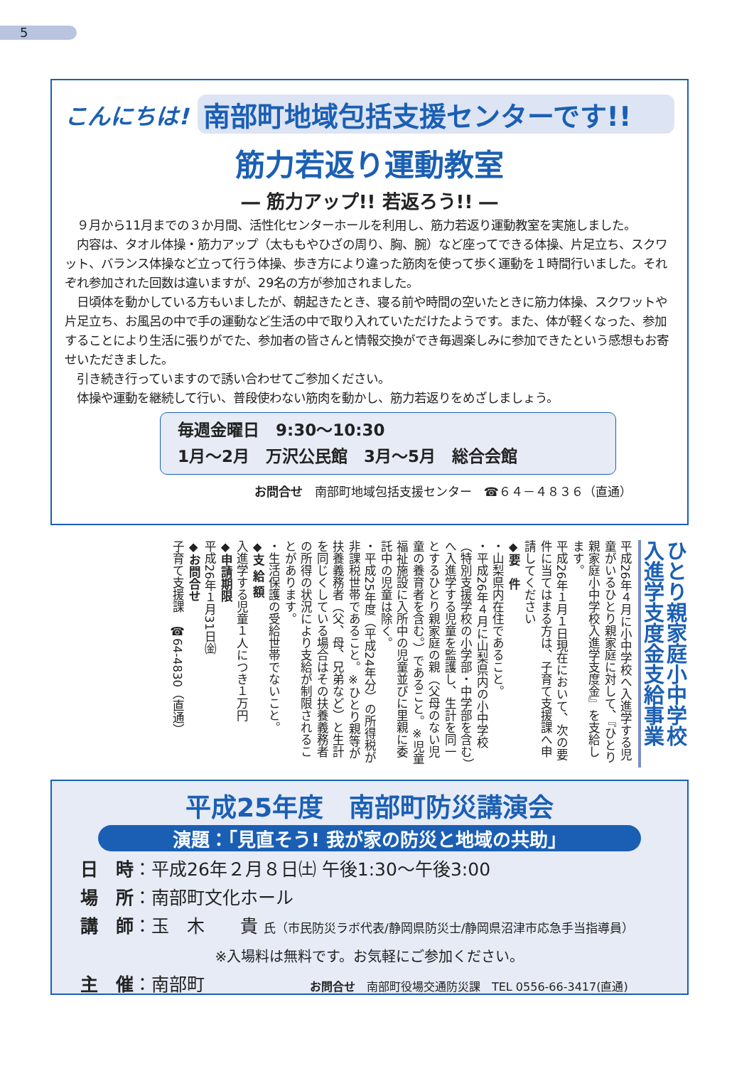5
こんにちは! 南部町地域包括支援センターです!!
筋力若返り運動教室
― 筋力アップ!! 若返ろう!! ―
　９月から11月までの３か月間、活性化センターホールを利用し、筋力若返り運動教室を実施しました。
　内容は、タオル体操・筋力アップ（太ももやひざの周り、胸、腕）など座ってできる体操、片足立ち、スクワット、バランス体操など立って行う体操、歩き方により違った筋肉を使って歩く運動を１時間行いました。それぞれ参加された回数は違いますが、29名の方が参加されました。
　日頃体を動かしている方もいましたが、朝起きたとき、寝る前や時間の空いたときに筋力体操、スクワットや片足立ち、お風呂の中で手の運動など生活の中で取り入れていただけたようです。また、体が軽くなった、参加することにより生活に張りがでた、参加者の皆さんと情報交換ができ毎週楽しみに参加できたという感想もお寄せいただきました。
　引き続き行っていますので誘い合わせてご参加ください。
　体操や運動を継続して行い、普段使わない筋肉を動かし、筋力若返りをめざしましょう。
毎週金曜日　9:30～10:30
1月～2月　万沢公民館　3月～5月　総合会館
お問合せ　南部町地域包括支援センター　☎６４－４８３６（直通）
ひとり親家庭小中学校
入進学支度金支給事業
平成26年４月に小中学校へ入進学する児童がいるひとり親家庭に対して、『ひとり親家庭小中学校入進学支度金』を支給します。
平成26年１月１日現在において、次の要件に当てはまる方は、子育て支援課へ申請してください
◆要　件
・山梨県内在住であること。
・平成26年４月に山梨県内の小中学校（特別支援学校の小学部・中学部を含む）へ入進学する児童を監護し、生計を同一とするひとり親家庭の親（父母のない児童の養育者を含む。）であること。※児童福祉施設に入所中の児童並びに里親に委託中の児童は除く。
・平成25年度（平成24年分）の所得税が非課税世帯であること。※ひとり親等が扶養義務者（父、母、兄弟など）と生計を同じくしている場合はその扶養義務者の所得の状況により支給が制限されることがあります。
・生活保護の受給世帯でないこと。
◆支 給 額
入進学する児童１人につき１万円
◆申請期限
平成26年１月31日㈮
◆お問合せ
子育て支援課　☎64-4830（直通）
平成25年度　南部町防災講演会
演題：「見直そう! 我が家の防災と地域の共助」
日　時：平成26年２月８日㈯ 午後1:30～午後3:00
場　所：南部町文化ホール
講　師：玉　木　　貴 氏（市民防災ラボ代表/静岡県防災士/静岡県沼津市応急手当指導員）
※入場料は無料です。お気軽にご参加ください。
主　催：南部町 お問合せ　南部町役場交通防災課　TEL 0556-66-3417(直通)